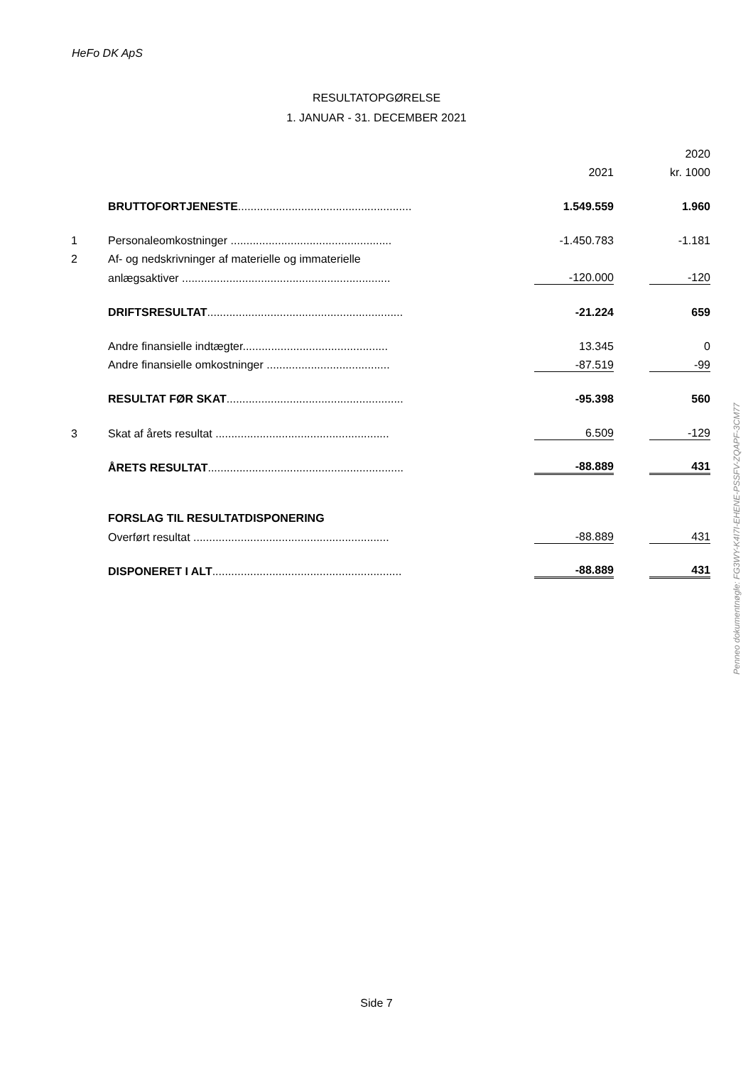HeFo DK ApS
RESULTATOPGØRELSE
1. JANUAR - 31. DECEMBER 2021
| | | | | 2020 |
| | | 2021 | | kr. 1000 |
| | BRUTTOFORTJENESTE ....................................................... | 1.549.559 | | 1.960 |
| 1 | Personaleomkostninger ................................................... | -1.450.783 | | -1.181 |
| 2 | Af- og nedskrivninger af materielle og immaterielle | | | |
| | anlægsaktiver .................................................................. | -120.000 | | -120 |
| | DRIFTSRESULTAT .............................................................. | -21.224 | | 659 |
| | Andre finansielle indtægter.............................................. | 13.345 | | 0 |
| | Andre finansielle omkostninger ....................................... | -87.519 | | -99 |
| | RESULTAT FØR SKAT ........................................................ | -95.398 | | 560 |
| 3 | Skat af årets resultat ....................................................... | 6.509 | | -129 |
| | ÅRETS RESULTAT .............................................................. | -88.889 | | 431 |
| | FORSLAG TIL RESULTATDISPONERING | | | |
| | Overført resultat .............................................................. | -88.889 | | 431 |
| | DISPONERET I ALT ............................................................ | -88.889 | | 431 |
Penneo dokumentnøgle: FG3WY-K4I7I-EHENE-PSSFV-ZQAPF-3CM77
Side 7